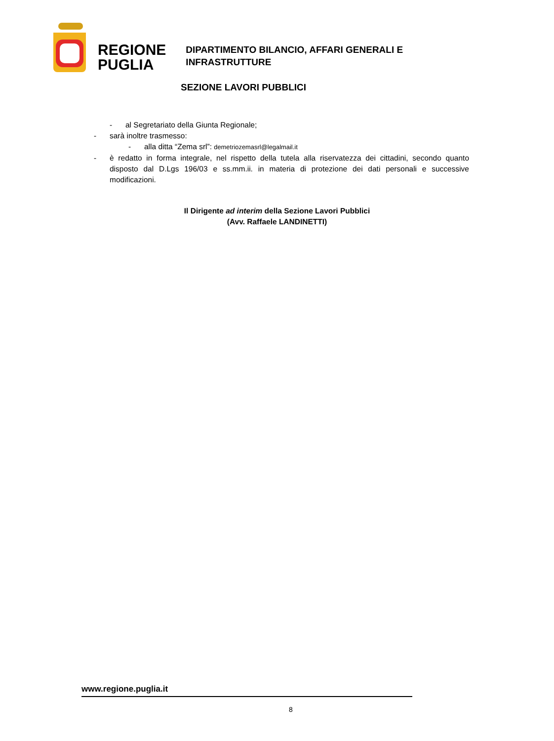REGIONE
PUGLIA
DIPARTIMENTO BILANCIO, AFFARI GENERALI E
INFRASTRUTTURE
SEZIONE LAVORI PUBBLICI
- al Segretariato della Giunta Regionale;
- sarà inoltre trasmesso:
- alla ditta “Zema srl”: demetriozemasrl@legalmail.it
- è redatto in forma integrale, nel rispetto della tutela alla riservatezza dei cittadini, secondo quanto disposto dal D.Lgs 196/03 e ss.mm.ii. in materia di protezione dei dati personali e successive modificazioni.
Il Dirigente ad interim della Sezione Lavori Pubblici
(Avv. Raffaele LANDINETTI)
www.regione.puglia.it
8